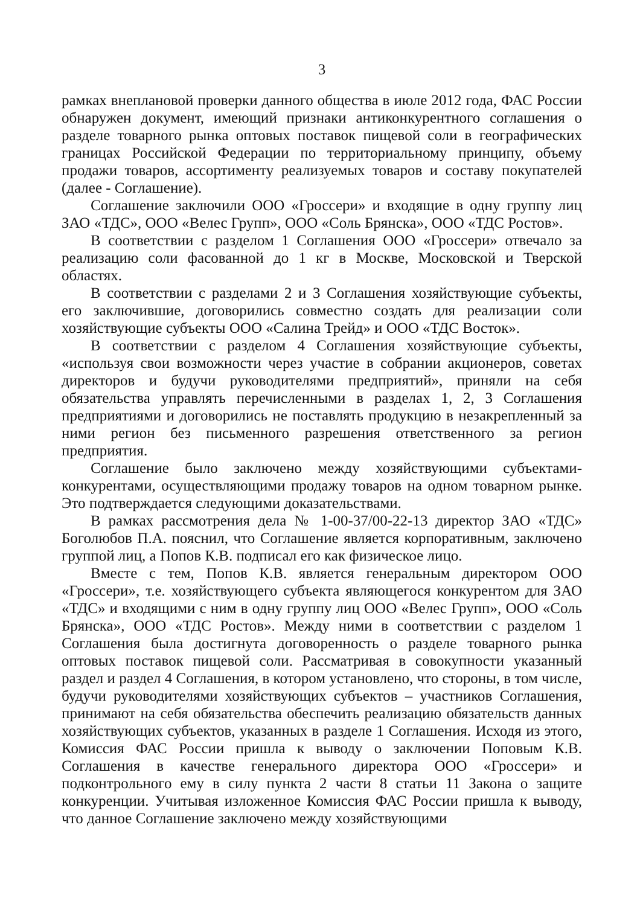3
рамках внеплановой проверки данного общества в июле 2012 года, ФАС России обнаружен документ, имеющий признаки антиконкурентного соглашения о разделе товарного рынка оптовых поставок пищевой соли в географических границах Российской Федерации по территориальному принципу, объему продажи товаров, ассортименту реализуемых товаров и составу покупателей (далее - Соглашение).
Соглашение заключили ООО «Гроссери» и входящие в одну группу лиц ЗАО «ТДС», ООО «Велес Групп», ООО «Соль Брянска», ООО «ТДС Ростов».
В соответствии с разделом 1 Соглашения ООО «Гроссери» отвечало за реализацию соли фасованной до 1 кг в Москве, Московской и Тверской областях.
В соответствии с разделами 2 и 3 Соглашения хозяйствующие субъекты, его заключившие, договорились совместно создать для реализации соли хозяйствующие субъекты ООО «Салина Трейд» и ООО «ТДС Восток».
В соответствии с разделом 4 Соглашения хозяйствующие субъекты, «используя свои возможности через участие в собрании акционеров, советах директоров и будучи руководителями предприятий», приняли на себя обязательства управлять перечисленными в разделах 1, 2, 3 Соглашения предприятиями и договорились не поставлять продукцию в незакрепленный за ними регион без письменного разрешения ответственного за регион предприятия.
Соглашение было заключено между хозяйствующими субъектами-конкурентами, осуществляющими продажу товаров на одном товарном рынке. Это подтверждается следующими доказательствами.
В рамках рассмотрения дела № 1-00-37/00-22-13 директор ЗАО «ТДС» Боголюбов П.А. пояснил, что Соглашение является корпоративным, заключено группой лиц, а Попов К.В. подписал его как физическое лицо.
Вместе с тем, Попов К.В. является генеральным директором ООО «Гроссери», т.е. хозяйствующего субъекта являющегося конкурентом для ЗАО «ТДС» и входящими с ним в одну группу лиц ООО «Велес Групп», ООО «Соль Брянска», ООО «ТДС Ростов». Между ними в соответствии с разделом 1 Соглашения была достигнута договоренность о разделе товарного рынка оптовых поставок пищевой соли. Рассматривая в совокупности указанный раздел и раздел 4 Соглашения, в котором установлено, что стороны, в том числе, будучи руководителями хозяйствующих субъектов – участников Соглашения, принимают на себя обязательства обеспечить реализацию обязательств данных хозяйствующих субъектов, указанных в разделе 1 Соглашения. Исходя из этого, Комиссия ФАС России пришла к выводу о заключении Поповым К.В. Соглашения в качестве генерального директора ООО «Гроссери» и подконтрольного ему в силу пункта 2 части 8 статьи 11 Закона о защите конкуренции. Учитывая изложенное Комиссия ФАС России пришла к выводу, что данное Соглашение заключено между хозяйствующими